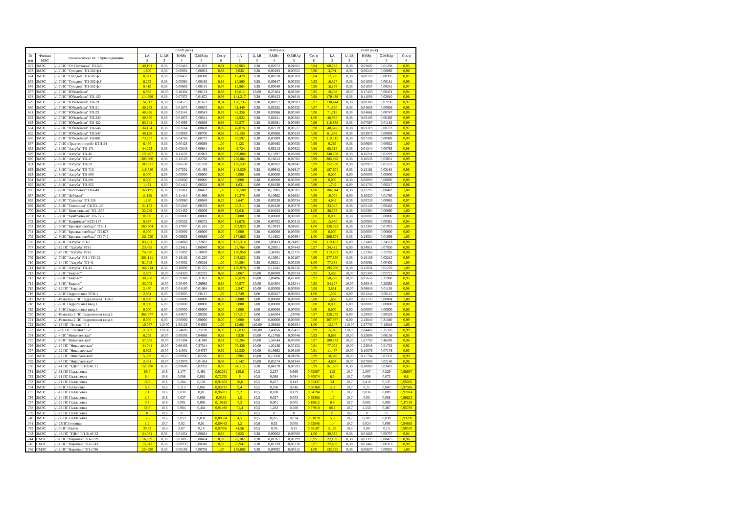| | | | 03-00 (мск) | | | | | 10-00 (мск) | | | | | 18-00 (мск) | | | | |
| --- | --- | --- | --- | --- | --- | --- | --- | --- | --- | --- | --- | --- | --- | --- | --- | --- | --- |
| № п/п | Филиал МЭС | Наименование ПС / Присоединение | I,A | U, kB | P,MBт | Q,MBAp | Cos φ | I,A | U, kB | P,MBт | Q,MBAp | Cos φ | I,A | U, kB | P,MBт | Q,MBAp | Cos φ |
| | | | 2 | 3 | 4 | 5 | 6 | 2 | 3 | 4 | 5 | 6 | 2 | 3 | 4 | 5 | 6 |
| 672 | ЗМЭС | Л-7 ПС "Ст. Полтавка" ТП-528 | 40,161 | 0,38 | 0,02416 | 0,01073 | 0,91 | 47,963 | 0,38 | 0,02972 | 0,01065 | 0,94 | 60,747 | 0,38 | 0,03802 | 0,01238 | 0,95 |
| 673 | ЗМЭС | Л-7 ПС "Суходол" ТП-582 ф.1 | 1,600 | 0,38 | 0,00091 | 0,00053 | 0,86 | 3,035 | 0,38 | 0,00193 | 0,00052 | 0,96 | 3,791 | 0,38 | 0,00240 | 0,00069 | 0,96 |
| 674 | ЗМЭС | Л-7 ПС "Суходол" ТП-582 ф.2 | 8,971 | 0,38 | 0,00452 | 0,00380 | 0,76 | 10,420 | 0,38 | 0,00578 | 0,00369 | 0,84 | 12,350 | 0,38 | 0,00710 | 0,00395 | 0,87 |
| 675 | ЗМЭС | Л-7 ПС "Суходол" ТП-582 ф.3 | 6,272 | 0,38 | 0,00364 | 0,00195 | 0,88 | 10,560 | 0,38 | 0,00647 | 0,00253 | 0,93 | 16,327 | 0,38 | 0,01059 | 0,00181 | 0,99 |
| 676 | ЗМЭС | Л-7 ПС "Суходол" ТП-582 ф.4 | 9,419 | 0,38 | 0,00603 | 0,00142 | 0,97 | 12,964 | 0,38 | 0,00840 | 0,00148 | 0,98 | 16,176 | 0,38 | 0,01037 | 0,00241 | 0,97 |
| 677 | ЗМЭС | Л-7 ПС "Юбилейная" | 6,985 | 10,00 | 0,10404 | 0,06174 | 0,86 | 16,612 | 10,00 | 0,27464 | 0,08580 | 0,95 | 10,746 | 10,00 | 0,17450 | 0,06474 | 0,94 |
| 678 | ЗМЭС | Л-7 ПС "Юбилейная" ТП-150 | 114,896 | 0,38 | 0,07375 | 0,01672 | 0,98 | 141,217 | 0,38 | 0,09153 | 0,01618 | 0,98 | 170,436 | 0,38 | 0,11036 | 0,02010 | 0,98 |
| 679 | ЗМЭС | Л-7 ПС "Юбилейная" ТП-19 | 74,012 | 0,38 | 0,04575 | 0,01673 | 0,94 | 128,735 | 0,38 | 0,08257 | 0,01903 | 0,97 | 130,444 | 0,38 | 0,08300 | 0,02196 | 0,97 |
| 680 | ЗМЭС | Л-7 ПС "Юбилейная" ТП-21 | 30,263 | 0,38 | 0,01875 | 0,00672 | 0,94 | 51,449 | 0,38 | 0,03282 | 0,00832 | 0,97 | 71,880 | 0,38 | 0,04633 | 0,00956 | 0,98 |
| 681 | ЗМЭС | Л-7 ПС "Юбилейная" ТП-23 | 48,426 | 0,38 | 0,03141 | 0,00543 | 0,99 | 47,356 | 0,38 | 0,03066 | 0,00560 | 0,98 | 71,718 | 0,38 | 0,04661 | 0,00747 | 0,99 |
| 682 | ЗМЭС | Л-7 ПС "Юбилейная" ТП-230 | 30,370 | 0,38 | 0,01975 | 0,00311 | 0,99 | 42,922 | 0,38 | 0,02811 | 0,00282 | 1,00 | 48,995 | 0,38 | 0,03195 | 0,00439 | 0,99 |
| 683 | ЗМЭС | Л-7 ПС "Юбилейная" ТП-422 | 63,541 | 0,38 | 0,04093 | 0,00859 | 0,98 | 85,577 | 0,38 | 0,05561 | 0,00895 | 0,99 | 116,368 | 0,38 | 0,07567 | 0,01182 | 0,99 |
| 684 | ЗМЭС | Л-7 ПС "Юбилейная" ТП-546 | 34,154 | 0,38 | 0,02164 | 0,00608 | 0,96 | 42,076 | 0,38 | 0,02719 | 0,00527 | 0,98 | 48,647 | 0,38 | 0,03119 | 0,00723 | 0,97 |
| 685 | ЗМЭС | Л-7 ПС "Юбилейная" ТП-547 | 48,126 | 0,38 | 0,03089 | 0,00700 | 0,98 | 57,150 | 0,38 | 0,03668 | 0,00833 | 0,98 | 61,886 | 0,38 | 0,03973 | 0,00898 | 0,98 |
| 686 | ЗМЭС | Л-7 ПС "Юбилейная" ТП-881 | 73,297 | 0,38 | 0,04768 | 0,00737 | 0,99 | 90,597 | 0,38 | 0,05909 | 0,00801 | 0,99 | 110,515 | 0,38 | 0,07206 | 0,00988 | 0,99 |
| 687 | ЗМЭС | Л-7 ПС «Тракторострой» КТП-54 | 6,450 | 0,38 | 0,00423 | 0,00039 | 1,00 | 7,123 | 0,38 | 0,00465 | 0,00058 | 0,99 | 9,269 | 0,38 | 0,00608 | 0,00052 | 1,00 |
| 688 | ЗМЭС | Л-8 ПС "Ахтуба" ТП-171 | 44,293 | 0,38 | 0,02843 | 0,00644 | 0,98 | 49,724 | 0,38 | 0,03213 | 0,00622 | 0,98 | 65,515 | 0,38 | 0,04244 | 0,00763 | 0,98 |
| 689 | ЗМЭС | Л-8 ПС "Ахтуба" ТП-46 | 171,407 | 0,38 | 0,11102 | 0,02003 | 0,98 | 206,004 | 0,38 | 0,13397 | 0,02088 | 0,99 | 248,758 | 0,38 | 0,16211 | 0,02293 | 0,99 |
| 690 | ЗМЭС | Л-8 ПС "Ахтуба" ТП-47 | 203,860 | 0,38 | 0,13129 | 0,02768 | 0,98 | 258,861 | 0,38 | 0,16812 | 0,02765 | 0,99 | 285,362 | 0,38 | 0,18536 | 0,03031 | 0,99 |
| 691 | ЗМЭС | Л-8 ПС "Ахтуба" ТП-59 | 100,631 | 0,38 | 0,06530 | 0,01109 | 0,99 | 126,537 | 0,38 | 0,08262 | 0,01047 | 0,99 | 152,558 | 0,38 | 0,09925 | 0,01523 | 0,99 |
| 692 | ЗМЭС | Л-8 ПС "Ахтуба" ТП-715 | 116,780 | 0,38 | 0,07551 | 0,01438 | 0,98 | 148,539 | 0,38 | 0,09642 | 0,01617 | 0,99 | 187,674 | 0,38 | 0,12161 | 0,02164 | 0,98 |
| 693 | ЗМЭС | Л-8 ПС "Ахтуба" ТП-800 | 0,000 | 6,00 | 0,00000 | 0,00000 | 0,00 | 0,000 | 6,00 | 0,00000 | 0,00000 | 0,00 | 0,000 | 6,00 | 0,00000 | 0,00000 | 0,00 |
| 694 | ЗМЭС | Л-8 ПС "Ахтуба" ТП-801 | 0,000 | 0,38 | 0,00000 | 0,00000 | 0,00 | 0,000 | 0,38 | 0,00000 | 0,00000 | 0,00 | 0,000 | 0,38 | 0,00000 | 0,00000 | 0,00 |
| 695 | ЗМЭС | Л-8 ПС "Ахтуба" ТП-855 | 1,461 | 6,00 | 0,01412 | 0,00558 | 0,93 | 1,631 | 6,00 | 0,01630 | 0,00466 | 0,96 | 1,742 | 6,00 | 0,01735 | 0,00517 | 0,96 |
| 696 | ЗМЭС | Л-8 ПС "Колобовка" ТП-649 | 168,195 | 0,38 | 0,11061 | 0,00452 | 1,00 | 258,580 | 0,38 | 0,17005 | 0,00705 | 1,00 | 186,944 | 0,38 | 0,12295 | 0,00482 | 1,00 |
| 697 | ЗМЭС | Л-8 ПС "Лебяжья" | 11,145 | 6,00 | 0,11414 | 0,01966 | 0,99 | 10,379 | 6,00 | 0,10662 | 0,01631 | 0,99 | 10,074 | 6,00 | 0,10320 | 0,01760 | 0,99 |
| 698 | ЗМЭС | Л-8 ПС "Савинка" ТП-126 | 1,180 | 0,38 | 0,00060 | 0,00049 | 0,78 | 3,647 | 0,38 | 0,00238 | 0,00034 | 0,99 | 4,042 | 0,38 | 0,00258 | 0,00065 | 0,97 |
| 699 | ЗМЭС | Л-8 ПС "Совхозная" СКТП-129 | 21,152 | 0,38 | 0,01340 | 0,00378 | 0,96 | 28,211 | 0,38 | 0,01820 | 0,00370 | 0,98 | 33,047 | 0,38 | 0,02126 | 0,00458 | 0,98 |
| 700 | ЗМЭС | Л-8 ПС "Центральная" ТП-1507 | 22,249 | 0,38 | 0,01432 | 0,00306 | 0,98 | 62,041 | 0,38 | 0,04083 | 0,00000 | 1,00 | 36,378 | 0,38 | 0,02394 | 0,00060 | 1,00 |
| 701 | ЗМЭС | Л-8 ПС "Центральная" ТП-1507 | 0,000 | 0,38 | 0,00000 | 0,00000 | 0,00 | 0,000 | 0,38 | 0,00000 | 0,00000 | 0,00 | 0,000 | 0,38 | 0,00000 | 0,00000 | 0,00 |
| 702 | ЗМЭС | Л-9 ПС "Катричево" КТП-187 | 9,367 | 0,38 | 0,00553 | 0,00272 | 0,90 | 11,676 | 0,38 | 0,00702 | 0,00313 | 0,91 | 15,980 | 0,38 | 0,00988 | 0,00361 | 0,94 |
| 703 | ЗМЭС | Л-9 ПС "Красная слобода" ТП-11 | 260,304 | 0,38 | 0,17087 | 0,01245 | 1,00 | 303,923 | 0,38 | 0,19933 | 0,01681 | 1,00 | 326,023 | 0,38 | 0,21367 | 0,01975 | 1,00 |
| 704 | ЗМЭС | Л-9 ПС "Красная слобода" ТП-673 | 0,000 | 0,38 | 0,00000 | 0,00000 | 0,00 | 0,000 | 0,38 | 0,00000 | 0,00000 | 0,00 | 0,000 | 0,38 | 0,00000 | 0,00000 | 0,00 |
| 705 | ЗМЭС | Л-9 ПС "Красная слобода" ТП-742 | 151,750 | 0,38 | 0,09953 | 0,00839 | 1,00 | 177,685 | 0,38 | 0,11652 | 0,00994 | 1,00 | 206,604 | 0,38 | 0,13554 | 0,01099 | 1,00 |
| 706 | ЗМЭС | Л-4 ПС "Ахтуба" РП-1 | 83,781 | 6,00 | 0,84060 | 0,22687 | 0,97 | 107,314 | 6,00 | 1,09433 | 0,21497 | 0,98 | 119,183 | 6,00 | 1,21406 | 0,24523 | 0,98 |
| 707 | ЗМЭС | Л-12 ПС "Ахтуба" РП-1 | 23,498 | 6,00 | 0,23411 | 0,06948 | 0,96 | 28,764 | 6,00 | 0,28951 | 0,07443 | 0,97 | 34,432 | 6,00 | 0,34911 | 0,07850 | 0,98 |
| 708 | ЗМЭС | Л-10 ПС "Ахтуба" РП-1 | 74,320 | 6,00 | 0,75092 | 0,18070 | 0,97 | 130,958 | 6,00 | 1,34185 | 0,22725 | 0,99 | 119,763 | 6,00 | 1,22362 | 0,22765 | 0,98 |
| 709 | ЗМЭС | Л-7 ПС "Ахтуба" РП-1 ТП-22 | 201,141 | 0,38 | 0,13182 | 0,01220 | 1,00 | 243,823 | 0,38 | 0,15901 | 0,02167 | 0,99 | 277,890 | 0,38 | 0,18156 | 0,02215 | 0,99 |
| 710 | ЗМЭС | Л-14 ПС "Ахтуба" ТП-41 | 61,743 | 0,38 | 0,04052 | 0,00316 | 1,00 | 94,594 | 0,38 | 0,06221 | 0,00259 | 1,00 | 77,138 | 0,38 | 0,05061 | 0,00402 | 1,00 |
| 711 | ЗМЭС | Л-8 ПС "Ахтуба" ТП-45 | 166,714 | 0,38 | 0,10898 | 0,01275 | 0,99 | 180,978 | 0,38 | 0,11845 | 0,01256 | 0,99 | 195,906 | 0,38 | 0,12831 | 0,01270 | 1,00 |
| 712 | ЗМЭС | Л-2 ПС "Быково" | 2,807 | 10,00 | 0,04320 | 0,02232 | 0,89 | 3,067 | 10,00 | 0,04908 | 0,02034 | 0,92 | 3,465 | 10,00 | 0,05349 | 0,02721 | 0,89 |
| 713 | ЗМЭС | Л-3 ПС "Быково" | 38,688 | 10,00 | 0,59380 | 0,31052 | 0,89 | 68,820 | 10,00 | 1,09496 | 0,47108 | 0,92 | 58,228 | 10,00 | 0,95656 | 0,31960 | 0,95 |
| 714 | ЗМЭС | Л-8 ПС "Быково" | 33,002 | 10,00 | 0,50400 | 0,26968 | 0,88 | 50,977 | 10,00 | 0,84304 | 0,26244 | 0,95 | 54,127 | 10,00 | 0,89348 | 0,28392 | 0,95 |
| 715 | ЗМЭС | Л-12 ПС "Быково" | 2,490 | 10,00 | 0,04180 | 0,01064 | 0,97 | 2,947 | 10,00 | 0,05008 | 0,00988 | 0,98 | 3,881 | 10,00 | 0,06616 | 0,01188 | 0,98 |
| 716 | ЗМЭС | Л-3 ПС Гидролизная ТСН-1 | 2,894 | 6,00 | 0,03005 | 0,00117 | 1,00 | 2,749 | 6,00 | 0,02857 | 0,00004 | 1,00 | 1,202 | 6,00 | 0,01244 | 0,00115 | 1,00 |
| 717 | ЗМЭС | Л-Развилка-2 ПС Гидролизная ТСН-2 | 0,000 | 6,00 | 0,00000 | 0,00000 | 0,00 | 0,000 | 6,00 | 0,00000 | 0,00000 | 0,00 | 1,668 | 6,00 | 0,01733 | 0,00004 | 1,00 |
| 718 | ЗМЭС | Л-3 ПС Гидролизная ввод 1 | 0,000 | 6,00 | 0,00000 | 0,00000 | 0,00 | 0,000 | 6,00 | 0,00000 | 0,00000 | 0,00 | 0,000 | 6,00 | 0,00000 | 0,00000 | 0,00 |
| 719 | ЗМЭС | Л-3 ПС Гидролизная ввод 3 | 0,000 | 6,00 | 0,00000 | 0,00000 | 0,00 | 0,000 | 6,00 | 0,00000 | 0,00000 | 0,00 | 0,000 | 6,00 | 0,00000 | 0,00000 | 0,00 |
| 720 | ЗМЭС | Л-Развилка-2 ПС Гидролизная ввод 2 | 363,877 | 6,00 | 3,64872 | 0,99336 | 0,96 | 557,217 | 6,00 | 5,64504 | 1,29096 | 0,97 | 328,272 | 6,00 | 3,28920 | 0,90528 | 0,96 |
| 721 | ЗМЭС | Л-Развилка-2 ПС Гидролизная ввод 4 | 0,000 | 6,00 | 0,00000 | 0,00000 | 0,00 | 0,000 | 6,00 | 0,00000 | 0,00000 | 0,00 | 207,997 | 6,00 | 2,13840 | 0,31560 | 0,99 |
| 722 | ЗМЭС | Л-19 ПС "Лесная" Т-1 | 10,087 | 110,00 | 1,92126 | 0,04598 | 1,00 | 12,601 | 110,00 | 2,39888 | 0,09834 | 1,00 | 13,547 | 110,00 | 2,57730 | 0,13816 | 1,00 |
| 723 | ЗМЭС | Л-206 ПС "Лесная" Т-2 | 11,867 | 110,00 | 2,24686 | 0,25190 | 0,99 | 12,832 | 110,00 | 2,43056 | 0,26422 | 0,99 | 15,045 | 110,00 | 2,84460 | 0,35376 | 0,99 |
| 724 | ЗМЭС | Л-4 ПС "Николаевская" | 6,208 | 10,00 | 0,09588 | 0,04866 | 0,89 | 7,926 | 10,00 | 0,12768 | 0,05046 | 0,93 | 9,686 | 10,00 | 0,15606 | 0,06156 | 0,93 |
| 725 | ЗМЭС | Л-8 ПС "Николаевская" | 57,988 | 10,00 | 0,91304 | 0,41848 | 0,91 | 92,284 | 10,00 | 1,54544 | 0,40808 | 0,97 | 100,493 | 10,00 | 1,67792 | 0,46288 | 0,96 |
| 726 | ЗМЭС | Л-17 ПС "Николаевская" | 44,044 | 10,00 | 0,66408 | 0,37544 | 0,87 | 79,426 | 10,00 | 1,25136 | 0,57152 | 0,91 | 77,052 | 10,00 | 1,23016 | 0,51752 | 0,92 |
| 727 | ЗМЭС | Л-22 ПС "Николаевская" | 6,922 | 10,00 | 0,11001 | 0,04767 | 0,92 | 12,530 | 10,00 | 0,19662 | 0,09189 | 0,91 | 11,497 | 10,00 | 0,18576 | 0,07176 | 0,93 |
| 728 | ЗМЭС | Л-27 ПС "Николаевская" | 5,300 | 10,00 | 0,08908 | 0,02216 | 0,97 | 7,905 | 10,00 | 0,13560 | 0,01896 | 0,99 | 10,346 | 10,00 | 0,17764 | 0,02352 | 0,99 |
| 729 | ЗМЭС | Л-24 ПС "Николаевская" | 2,441 | 10,00 | 0,03978 | 0,01434 | 0,94 | 3,142 | 10,00 | 0,05274 | 0,01344 | 0,97 | 4,674 | 10,00 | 0,07806 | 0,02148 | 0,96 |
| 730 | ЗМЭС | Л-41 ПС "ТДН" ТП-3146 Т1 | 157,790 | 0,38 | 0,09680 | 0,03762 | 0,93 | 64,115 | 0,38 | 0,04178 | 0,00593 | 0,99 | 161,657 | 0,38 | 0,10069 | 0,03437 | 0,95 |
| 731 | ЗМЭС | Л-31 ПС Палласовка | 69,5 | 10,6 | 1,177 | 0,491 | 0,92291 | 129,6 | 10,5 | 2,237 | 0,669 | 0,95807 | 113 | 10,7 | 2,007 | 0,529 | 0,96697 |
| 732 | ЗМЭС | Л-11 ПС Палласовка | 6,4 | 10,6 | 0,086 | 0,081 | 0,72795 | 6 | 10,5 | 0,088 | 0,064 | 0,80874 | 6,5 | 10,7 | 0,096 | 0,072 | 0,8 |
| 733 | ЗМЭС | Л-21 ПС Палласовка | 16,9 | 10,6 | 0,284 | 0,126 | 0,91408 | 26,6 | 10,5 | 0,457 | 0,143 | 0,95437 | 24 | 10,7 | 0,418 | 0,137 | 0,95026 |
| 734 | ЗМЭС | Л-8 ПС Палласовка | 6,6 | 10,6 | 0,113 | 0,042 | 0,93735 | 9,4 | 10,5 | 0,166 | 0,046 | 0,96368 | 11,7 | 10,7 | 0,21 | 0,047 | 0,97586 |
| 735 | ЗМЭС | Л-12 ПС Палласовка | 2,1 | 10,6 | 0,038 | 0,01 | 0,96707 | 9,2 | 10,5 | 0,108 | 0,129 | 0,64194 | 2 | 10,7 | 0,036 | 0,009 | 0,97014 |
| 736 | ЗМЭС | Л-14 ПС Палласовка | 1,5 | 10,6 | 0,027 | 0,008 | 0,9588 | 1,5 | 10,5 | 0,027 | 0,003 | 0,99388 | 1,7 | 10,7 | 0,03 | 0,008 | 0,96623 |
| 737 | ЗМЭС | Л-22 ПС Палласовка | 0,3 | 10,6 | 0,001 | 0,005 | 0,19612 | 0,3 | 10,5 | 0,001 | 0,005 | 0,19612 | 0,3 | 10,7 | 0,002 | 0,005 | 0,37139 |
| 738 | ЗМЭС | Л-26 ПС Палласовка | 58,6 | 10,6 | 0,984 | 0,434 | 0,91496 | 71,4 | 10,5 | 1,283 | 0,266 | 0,97918 | 88,6 | 10,7 | 1,558 | 0,467 | 0,95789 |
| 739 | ЗМЭС | Л-28 ПС Палласовка | 0 | 10,6 | 0 | 0 | | 0 | 10,5 | 0 | 0 | | 0 | 10,7 | 0 | 0 | |
| 740 | ЗМЭС | Л-36 ПС Палласовка | 3,6 | 10,6 | 0,059 | 0,031 | 0,88524 | 4,5 | 10,5 | 0,075 | 0,034 | 0,91078 | 5,9 | 10,7 | 0,102 | 0,038 | 0,93708 |
| 741 | ЗМЭС | Л-23ПС Головная | 1,2 | 10,7 | 0,02 | 0,01 | 0,89443 | 1,2 | 10,6 | 0,02 | 0,008 | 0,92848 | 1,4 | 10,7 | 0,024 | 0,008 | 0,94868 |
| 742 | ЗМЭС | Л-5 ПС Эльтон | 39,72 | 10,4 | 0,67 | 0,14 | 0,97886 | 44,56 | 10,5 | 0,76 | 0,15 | 0,98107 | 51,39 | 10,4 | 0,88 | 0,15 | 0,98578 |
| 743 | ЗМЭС | Л-46 ПС "ТДН" ТП-3146 Т2 | 24,081 | 0,38 | 0,01354 | 0,00824 | 0,85 | 0,023 | 0,38 | 0,00002 | 0,00000 | 1,00 | 30,565 | 0,38 | 0,01883 | 0,00707 | 0,94 |
| 744 | СМЭС | Л-1 ПС "Нариман" ТП-1729 | 16,569 | 0,38 | 0,01005 | 0,00424 | 0,92 | 20,102 | 0,38 | 0,01261 | 0,00399 | 0,95 | 22,159 | 0,38 | 0,01395 | 0,00425 | 0,96 |
| 745 | СМЭС | Л-1 ПС "Нариман" ТП-1743 | 15,042 | 0,38 | 0,00959 | 0,00248 | 0,97 | 20,947 | 0,38 | 0,01339 | 0,00330 | 0,97 | 22,489 | 0,38 | 0,01447 | 0,00313 | 0,98 |
| 746 | СМЭС | Л-1 ПС "Нариман" ТП-1746 | 124,990 | 0,38 | 0,08196 | 0,00706 | 1,00 | 138,692 | 0,38 | 0,09092 | 0,00812 | 1,00 | 132,325 | 0,38 | 0,08670 | 0,00825 | 1,00 |